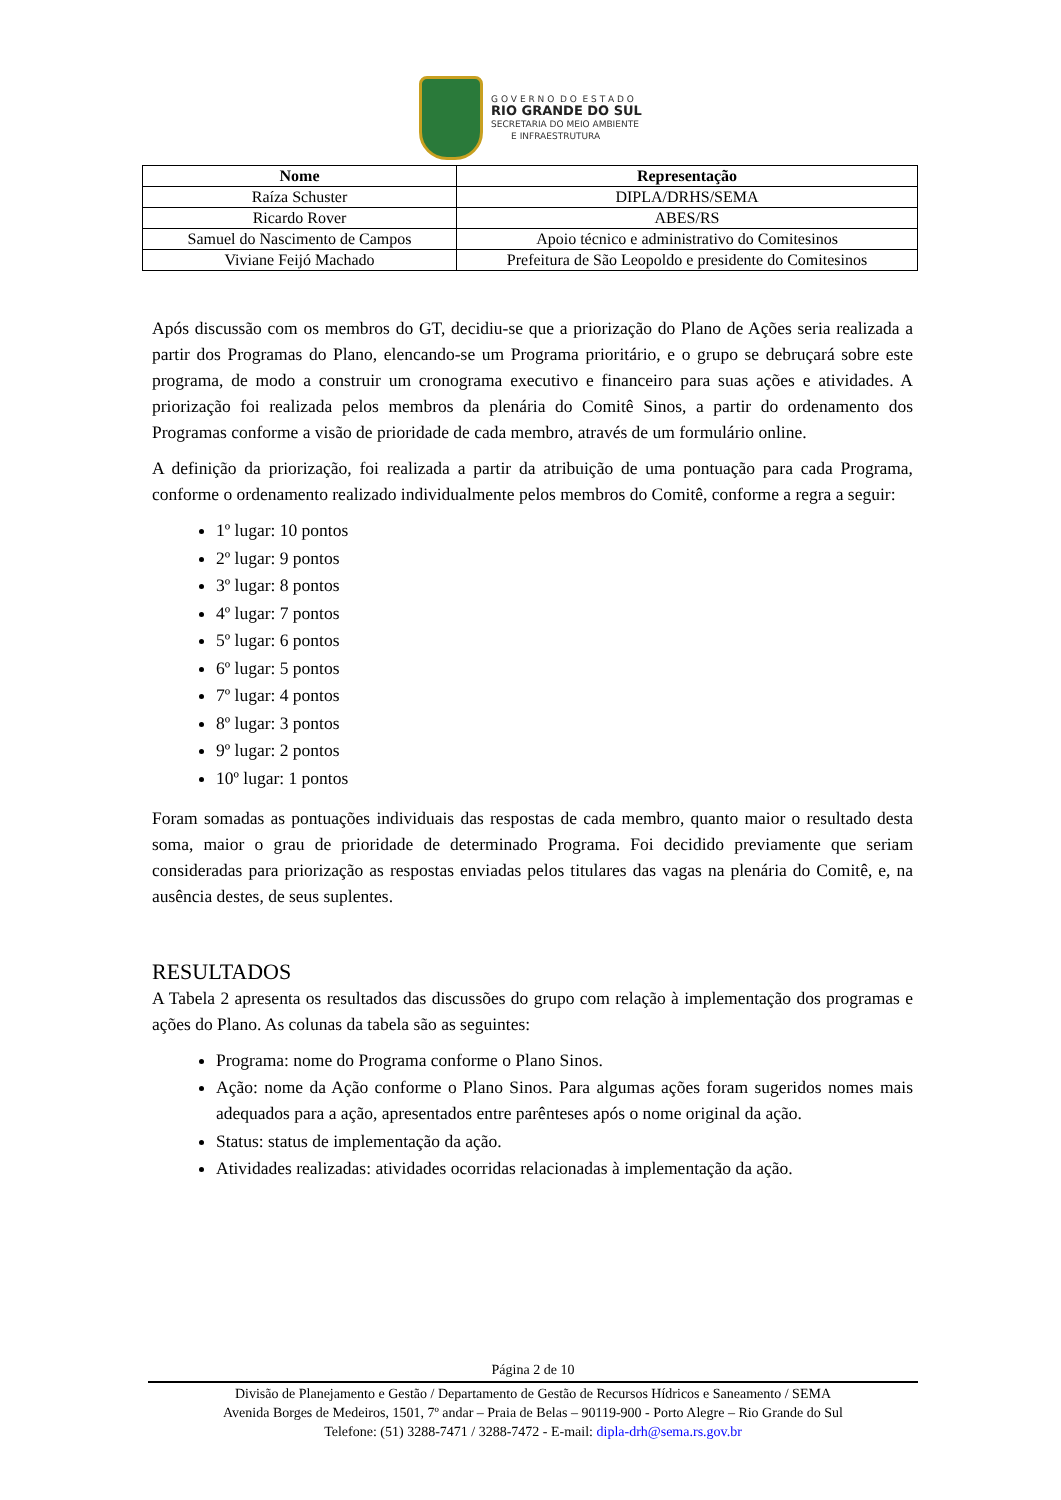G O V E R N O D O E S T A D O
RIO GRANDE DO SUL
SECRETARIA DO MEIO AMBIENTE
E INFRAESTRUTURA
| Nome | Representação |
| --- | --- |
| Raíza Schuster | DIPLA/DRHS/SEMA |
| Ricardo Rover | ABES/RS |
| Samuel do Nascimento de Campos | Apoio técnico e administrativo do Comitesinos |
| Viviane Feijó Machado | Prefeitura de São Leopoldo e presidente do Comitesinos |
Após discussão com os membros do GT, decidiu-se que a priorização do Plano de Ações seria realizada a partir dos Programas do Plano, elencando-se um Programa prioritário, e o grupo se debruçará sobre este programa, de modo a construir um cronograma executivo e financeiro para suas ações e atividades. A priorização foi realizada pelos membros da plenária do Comitê Sinos, a partir do ordenamento dos Programas conforme a visão de prioridade de cada membro, através de um formulário online.
A definição da priorização, foi realizada a partir da atribuição de uma pontuação para cada Programa, conforme o ordenamento realizado individualmente pelos membros do Comitê, conforme a regra a seguir:
1º lugar: 10 pontos
2º lugar: 9 pontos
3º lugar: 8 pontos
4º lugar: 7 pontos
5º lugar: 6 pontos
6º lugar: 5 pontos
7º lugar: 4 pontos
8º lugar: 3 pontos
9º lugar: 2 pontos
10º lugar: 1 pontos
Foram somadas as pontuações individuais das respostas de cada membro, quanto maior o resultado desta soma, maior o grau de prioridade de determinado Programa. Foi decidido previamente que seriam consideradas para priorização as respostas enviadas pelos titulares das vagas na plenária do Comitê, e, na ausência destes, de seus suplentes.
RESULTADOS
A Tabela 2 apresenta os resultados das discussões do grupo com relação à implementação dos programas e ações do Plano. As colunas da tabela são as seguintes:
Programa: nome do Programa conforme o Plano Sinos.
Ação: nome da Ação conforme o Plano Sinos. Para algumas ações foram sugeridos nomes mais adequados para a ação, apresentados entre parênteses após o nome original da ação.
Status: status de implementação da ação.
Atividades realizadas: atividades ocorridas relacionadas à implementação da ação.
Página 2 de 10
Divisão de Planejamento e Gestão / Departamento de Gestão de Recursos Hídricos e Saneamento / SEMA
Avenida Borges de Medeiros, 1501, 7º andar – Praia de Belas – 90119-900 - Porto Alegre – Rio Grande do Sul
Telefone: (51) 3288-7471 / 3288-7472 - E-mail: dipla-drh@sema.rs.gov.br